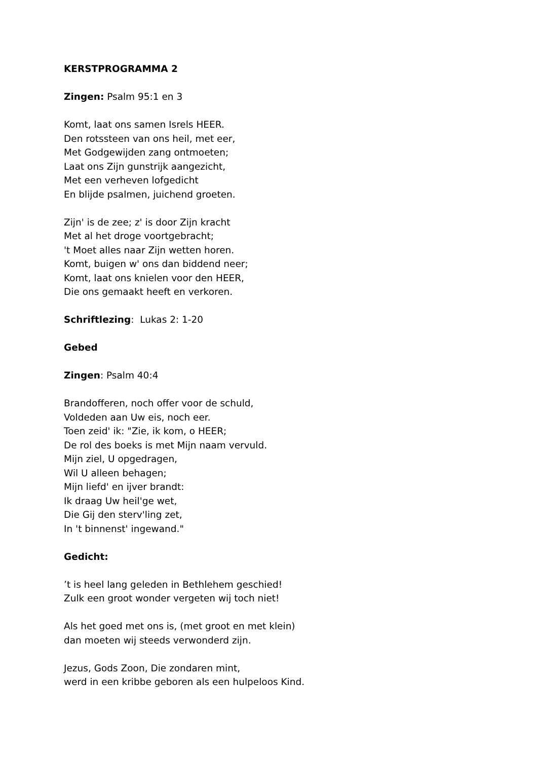KERSTPROGRAMMA 2
Zingen: Psalm 95:1 en 3
Komt, laat ons samen Isrels HEER.
Den rotssteen van ons heil, met eer,
Met Godgewijden zang ontmoeten;
Laat ons Zijn gunstrijk aangezicht,
Met een verheven lofgedicht
En blijde psalmen, juichend groeten.
Zijn' is de zee; z' is door Zijn kracht
Met al het droge voortgebracht;
't Moet alles naar Zijn wetten horen.
Komt, buigen w' ons dan biddend neer;
Komt, laat ons knielen voor den HEER,
Die ons gemaakt heeft en verkoren.
Schriftlezing: Lukas 2: 1-20
Gebed
Zingen: Psalm 40:4
Brandofferen, noch offer voor de schuld,
Voldeden aan Uw eis, noch eer.
Toen zeid' ik: "Zie, ik kom, o HEER;
De rol des boeks is met Mijn naam vervuld.
Mijn ziel, U opgedragen,
Wil U alleen behagen;
Mijn liefd' en ijver brandt:
Ik draag Uw heil'ge wet,
Die Gij den sterv'ling zet,
In 't binnenst' ingewand."
Gedicht:
’t is heel lang geleden in Bethlehem geschied!
Zulk een groot wonder vergeten wij toch niet!
Als het goed met ons is, (met groot en met klein)
dan moeten wij steeds verwonderd zijn.
Jezus, Gods Zoon, Die zondaren mint,
werd in een kribbe geboren als een hulpeloos Kind.